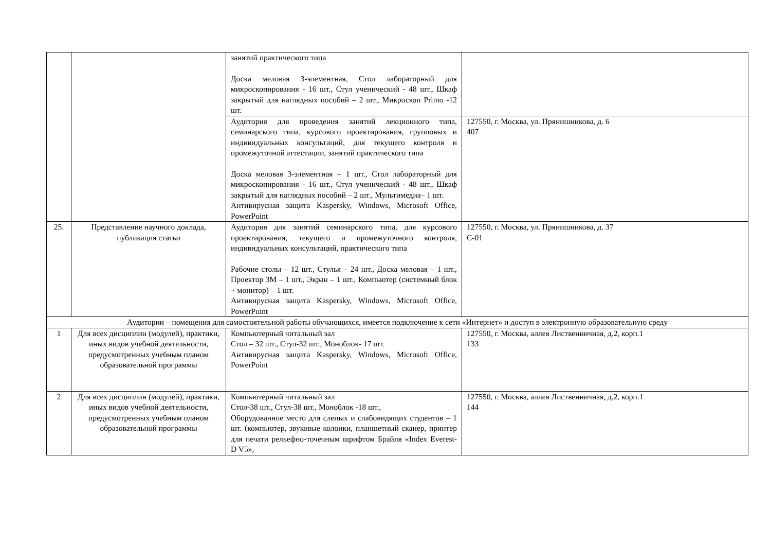| | | занятий практического типа Доска меловая 3-элементная, Стол лабораторный для микроскопирования - 16 шт., Стул ученический - 48 шт., Шкаф закрытый для наглядных пособий – 2 шт., Микроскоп Primo -12 шт. | |
| | | Аудитория для проведения занятий лекционного типа, семинарского типа, курсового проектирования, групповых и индивидуальных консультаций, для текущего контроля и промежуточной аттестации, занятий практического типа Доска меловая 3-элементная – 1 шт., Стол лабораторный для микроскопирования - 16 шт., Стул ученический - 48 шт., Шкаф закрытый для наглядных пособий – 2 шт., Мультимедиа– 1 шт. Антивирусная защита Kaspersky, Windows, Microsoft Office, PowerPoint | 127550, г. Москва, ул. Прянишникова, д. 6 407 |
| 25. | Представление научного доклада, публикация статьи | Аудитория для занятий семинарского типа, для курсового проектирования, текущего и промежуточного контроля, индивидуальных консультаций, практического типа Рабочие столы – 12 шт., Стулья – 24 шт., Доска меловая – 1 шт., Проектор 3М – 1 шт., Экран – 1 шт., Компьютер (системный блок + монитор) – 1 шт. Антивирусная защита Kaspersky, Windows, Microsoft Office, PowerPoint | 127550, г. Москва, ул. Прянишникова, д. 37 С-01 |
| Аудитории – помещения для самостоятельной работы обучающихся, имеется подключение к сети «Интернет» и доступ в электронную образовательную среду | | | |
| 1 | Для всех дисциплин (модулей), практики, иных видов учебной деятельности, предусмотренных учебным планом образовательной программы | Компьютерный читальный зал Стол – 32 шт., Стул-32 шт., Моноблок- 17 шт. Антивирусная защита Kaspersky, Windows, Microsoft Office, PowerPoint | 127550, г. Москва, аллея Лиственничная, д.2, корп.1 133 |
| 2 | Для всех дисциплин (модулей), практики, иных видов учебной деятельности, предусмотренных учебным планом образовательной программы | Компьютерный читальный зал Стол-38 шт., Стул-38 шт., Моноблок -18 шт., Оборудованное место для слепых и слабовидящих студентов – 1 шт. (компьютер, звуковые колонки, планшетный сканер, принтер для печати рельефно-точечным шрифтом Брайля «Index Everest- D V5», | 127550, г. Москва, аллея Лиственничная, д.2, корп.1 144 |